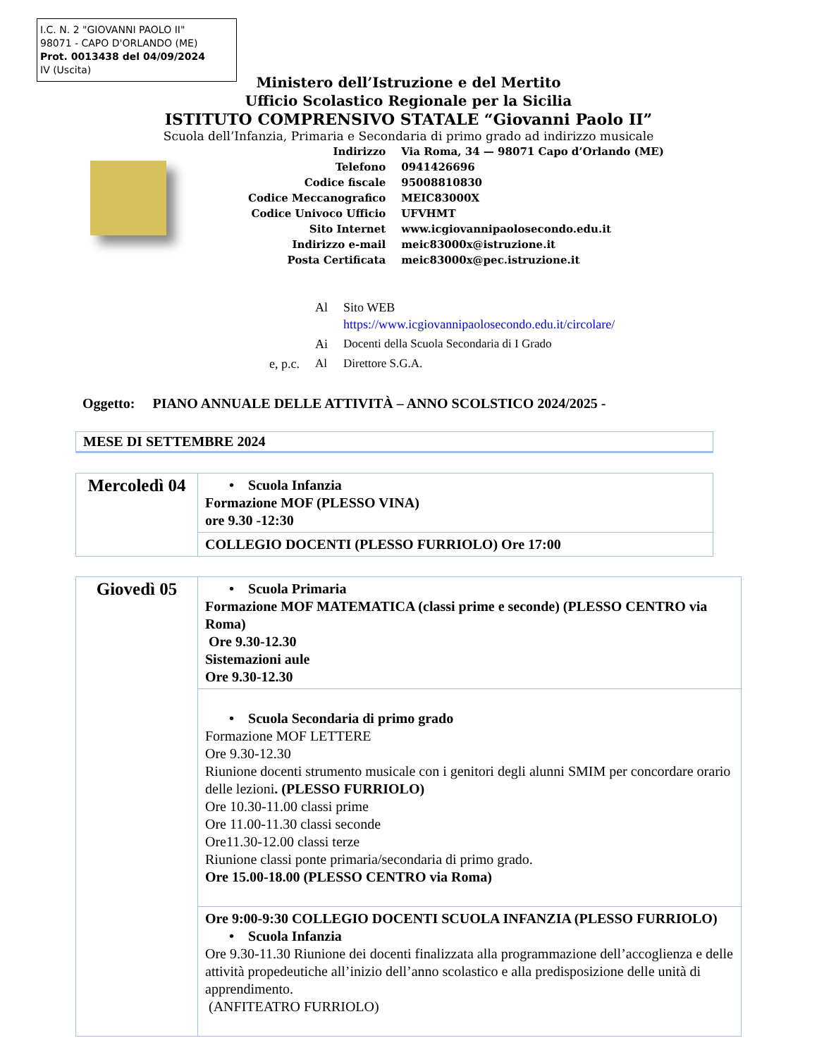I.C. N. 2 "GIOVANNI PAOLO II"
98071 - CAPO D'ORLANDO (ME)
Prot. 0013438 del 04/09/2024
IV (Uscita)
Ministero dell’Istruzione e del Mertito
Ufficio Scolastico Regionale per la Sicilia
ISTITUTO COMPRENSIVO STATALE “Giovanni Paolo II”
Scuola dell’Infanzia, Primaria e Secondaria di primo grado ad indirizzo musicale
| Indirizzo | Via Roma, 34 — 98071 Capo d’Orlando (ME) |
| Telefono | 0941426696 |
| Codice fiscale | 95008810830 |
| Codice Meccanografico | MEIC83000X |
| Codice Univoco Ufficio | UFVHMT |
| Sito Internet | www.icgiovannipaolosecondo.edu.it |
| Indirizzo e-mail | meic83000x@istruzione.it |
| Posta Certificata | meic83000x@pec.istruzione.it |
| | Al | Sito WEB https://www.icgiovannipaolosecondo.edu.it/circolare/ |
| | Ai | Docenti della Scuola Secondaria di I Grado |
| e, p.c. | Al | Direttore S.G.A. |
Oggetto: PIANO ANNUALE DELLE ATTIVITÀ – ANNO SCOLSTICO 2024/2025 -
MESE DI SETTEMBRE 2024
| Mercoledì 04 | • Scuola Infanzia Formazione MOF (PLESSO VINA) ore 9.30 -12:30 |
| | COLLEGIO DOCENTI (PLESSO FURRIOLO) Ore 17:00 |
| Giovedì 05 | • Scuola Primaria Formazione MOF MATEMATICA (classi prime e seconde) (PLESSO CENTRO via Roma) Ore 9.30-12.30 Sistemazioni aule Ore 9.30-12.30 |
| | • Scuola Secondaria di primo grado Formazione MOF LETTERE Ore 9.30-12.30 Riunione docenti strumento musicale con i genitori degli alunni SMIM per concordare orario delle lezioni . (PLESSO FURRIOLO) Ore 10.30-11.00 classi prime Ore 11.00-11.30 classi seconde Ore11.30-12.00 classi terze Riunione classi ponte primaria/secondaria di primo grado. Ore 15.00-18.00 (PLESSO CENTRO via Roma) |
| | Ore 9:00-9:30 COLLEGIO DOCENTI SCUOLA INFANZIA (PLESSO FURRIOLO) • Scuola Infanzia Ore 9.30-11.30 Riunione dei docenti finalizzata alla programmazione dell’accoglienza e delle attività propedeutiche all’inizio dell’anno scolastico e alla predisposizione delle unità di apprendimento. (ANFITEATRO FURRIOLO) |